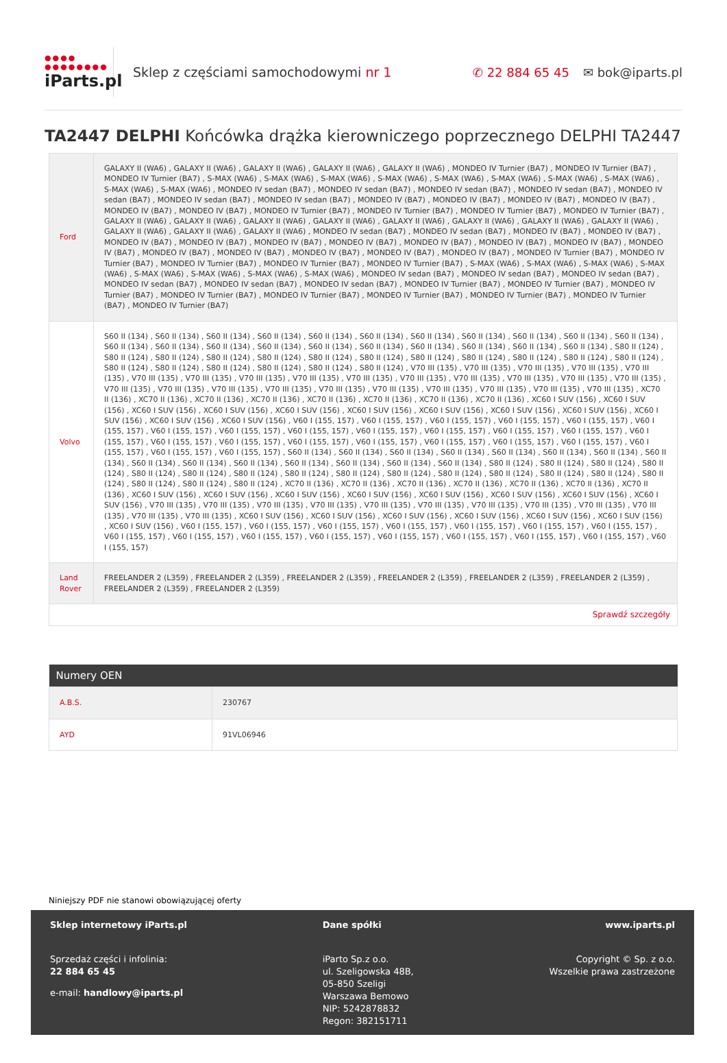●●●● ●●●●●●●●
iParts.pl
Sklep z częściami samochodowymi nr 1
✆ 22 884 65 45 ✉ bok@iparts.pl
TA2447 DELPHI Końcówka drążka kierowniczego poprzecznego DELPHI TA2447
| Ford | GALAXY II (WA6) , GALAXY II (WA6) , GALAXY II (WA6) , GALAXY II (WA6) , GALAXY II (WA6) , MONDEO IV Turnier (BA7) , MONDEO IV Turnier (BA7) , MONDEO IV Turnier (BA7) , S-MAX (WA6) , S-MAX (WA6) , S-MAX (WA6) , S-MAX (WA6) , S-MAX (WA6) , S-MAX (WA6) , S-MAX (WA6) , S-MAX (WA6) , S-MAX (WA6) , S-MAX (WA6) , MONDEO IV sedan (BA7) , MONDEO IV sedan (BA7) , MONDEO IV sedan (BA7) , MONDEO IV sedan (BA7) , MONDEO IV sedan (BA7) , MONDEO IV sedan (BA7) , MONDEO IV sedan (BA7) , MONDEO IV (BA7) , MONDEO IV (BA7) , MONDEO IV (BA7) , MONDEO IV (BA7) , MONDEO IV (BA7) , MONDEO IV (BA7) , MONDEO IV Turnier (BA7) , MONDEO IV Turnier (BA7) , MONDEO IV Turnier (BA7) , MONDEO IV Turnier (BA7) , GALAXY II (WA6) , GALAXY II (WA6) , GALAXY II (WA6) , GALAXY II (WA6) , GALAXY II (WA6) , GALAXY II (WA6) , GALAXY II (WA6) , GALAXY II (WA6) , GALAXY II (WA6) , GALAXY II (WA6) , GALAXY II (WA6) , MONDEO IV sedan (BA7) , MONDEO IV sedan (BA7) , MONDEO IV (BA7) , MONDEO IV (BA7) , MONDEO IV (BA7) , MONDEO IV (BA7) , MONDEO IV (BA7) , MONDEO IV (BA7) , MONDEO IV (BA7) , MONDEO IV (BA7) , MONDEO IV (BA7) , MONDEO IV (BA7) , MONDEO IV (BA7) , MONDEO IV (BA7) , MONDEO IV (BA7) , MONDEO IV (BA7) , MONDEO IV (BA7) , MONDEO IV Turnier (BA7) , MONDEO IV Turnier (BA7) , MONDEO IV Turnier (BA7) , MONDEO IV Turnier (BA7) , MONDEO IV Turnier (BA7) , S-MAX (WA6) , S-MAX (WA6) , S-MAX (WA6) , S-MAX (WA6) , S-MAX (WA6) , S-MAX (WA6) , S-MAX (WA6) , S-MAX (WA6) , MONDEO IV sedan (BA7) , MONDEO IV sedan (BA7) , MONDEO IV sedan (BA7) , MONDEO IV sedan (BA7) , MONDEO IV sedan (BA7) , MONDEO IV sedan (BA7) , MONDEO IV Turnier (BA7) , MONDEO IV Turnier (BA7) , MONDEO IV Turnier (BA7) , MONDEO IV Turnier (BA7) , MONDEO IV Turnier (BA7) , MONDEO IV Turnier (BA7) , MONDEO IV Turnier (BA7) , MONDEO IV Turnier (BA7) , MONDEO IV Turnier (BA7) |
| Volvo | S60 II (134) , S60 II (134) , S60 II (134) , S60 II (134) , S60 II (134) , S60 II (134) , S60 II (134) , S60 II (134) , S60 II (134) , S60 II (134) , S60 II (134) , S60 II (134) , S60 II (134) , S60 II (134) , S60 II (134) , S60 II (134) , S60 II (134) , S60 II (134) , S60 II (134) , S60 II (134) , S60 II (134) , S80 II (124) , S80 II (124) , S80 II (124) , S80 II (124) , S80 II (124) , S80 II (124) , S80 II (124) , S80 II (124) , S80 II (124) , S80 II (124) , S80 II (124) , S80 II (124) , S80 II (124) , S80 II (124) , S80 II (124) , S80 II (124) , S80 II (124) , S80 II (124) , V70 III (135) , V70 III (135) , V70 III (135) , V70 III (135) , V70 III (135) , V70 III (135) , V70 III (135) , V70 III (135) , V70 III (135) , V70 III (135) , V70 III (135) , V70 III (135) , V70 III (135) , V70 III (135) , V70 III (135) , V70 III (135) , V70 III (135) , V70 III (135) , V70 III (135) , V70 III (135) , V70 III (135) , V70 III (135) , V70 III (135) , V70 III (135) , V70 III (135) , XC70 II (136) , XC70 II (136) , XC70 II (136) , XC70 II (136) , XC70 II (136) , XC70 II (136) , XC70 II (136) , XC70 II (136) , XC60 I SUV (156) , XC60 I SUV (156) , XC60 I SUV (156) , XC60 I SUV (156) , XC60 I SUV (156) , XC60 I SUV (156) , XC60 I SUV (156) , XC60 I SUV (156) , XC60 I SUV (156) , XC60 I SUV (156) , XC60 I SUV (156) , XC60 I SUV (156) , V60 I (155, 157) , V60 I (155, 157) , V60 I (155, 157) , V60 I (155, 157) , V60 I (155, 157) , V60 I (155, 157) , V60 I (155, 157) , V60 I (155, 157) , V60 I (155, 157) , V60 I (155, 157) , V60 I (155, 157) , V60 I (155, 157) , V60 I (155, 157) , V60 I (155, 157) , V60 I (155, 157) , V60 I (155, 157) , V60 I (155, 157) , V60 I (155, 157) , V60 I (155, 157) , V60 I (155, 157) , V60 I (155, 157) , V60 I (155, 157) , V60 I (155, 157) , V60 I (155, 157) , S60 II (134) , S60 II (134) , S60 II (134) , S60 II (134) , S60 II (134) , S60 II (134) , S60 II (134) , S60 II (134) , S60 II (134) , S60 II (134) , S60 II (134) , S60 II (134) , S60 II (134) , S60 II (134) , S60 II (134) , S80 II (124) , S80 II (124) , S80 II (124) , S80 II (124) , S80 II (124) , S80 II (124) , S80 II (124) , S80 II (124) , S80 II (124) , S80 II (124) , S80 II (124) , S80 II (124) , S80 II (124) , S80 II (124) , S80 II (124) , S80 II (124) , S80 II (124) , S80 II (124) , XC70 II (136) , XC70 II (136) , XC70 II (136) , XC70 II (136) , XC70 II (136) , XC70 II (136) , XC70 II (136) , XC60 I SUV (156) , XC60 I SUV (156) , XC60 I SUV (156) , XC60 I SUV (156) , XC60 I SUV (156) , XC60 I SUV (156) , XC60 I SUV (156) , XC60 I SUV (156) , V70 III (135) , V70 III (135) , V70 III (135) , V70 III (135) , V70 III (135) , V70 III (135) , V70 III (135) , V70 III (135) , V70 III (135) , V70 III (135) , V70 III (135) , V70 III (135) , XC60 I SUV (156) , XC60 I SUV (156) , XC60 I SUV (156) , XC60 I SUV (156) , XC60 I SUV (156) , XC60 I SUV (156) , XC60 I SUV (156) , V60 I (155, 157) , V60 I (155, 157) , V60 I (155, 157) , V60 I (155, 157) , V60 I (155, 157) , V60 I (155, 157) , V60 I (155, 157) , V60 I (155, 157) , V60 I (155, 157) , V60 I (155, 157) , V60 I (155, 157) , V60 I (155, 157) , V60 I (155, 157) , V60 I (155, 157) , V60 I (155, 157) , V60 I (155, 157) |
| Land Rover | FREELANDER 2 (L359) , FREELANDER 2 (L359) , FREELANDER 2 (L359) , FREELANDER 2 (L359) , FREELANDER 2 (L359) , FREELANDER 2 (L359) , FREELANDER 2 (L359) , FREELANDER 2 (L359) |
| Sprawdź szczegóły | |
| Numery OEN | |
| --- | --- |
| A.B.S. | 230767 |
| AYD | 91VL06946 |
Niniejszy PDF nie stanowi obowiązującej oferty
Sklep internetowy iParts.pl
Sprzedaż części i infolinia:
22 884 65 45
e-mail: handlowy@iparts.pl
Dane spółki
iParto Sp.z o.o.
ul. Szeligowska 48B,
05-850 Szeligi
Warszawa Bemowo
NIP: 5242878832
Regon: 382151711
www.iparts.pl
Copyright © Sp. z o.o.
Wszelkie prawa zastrzeżone